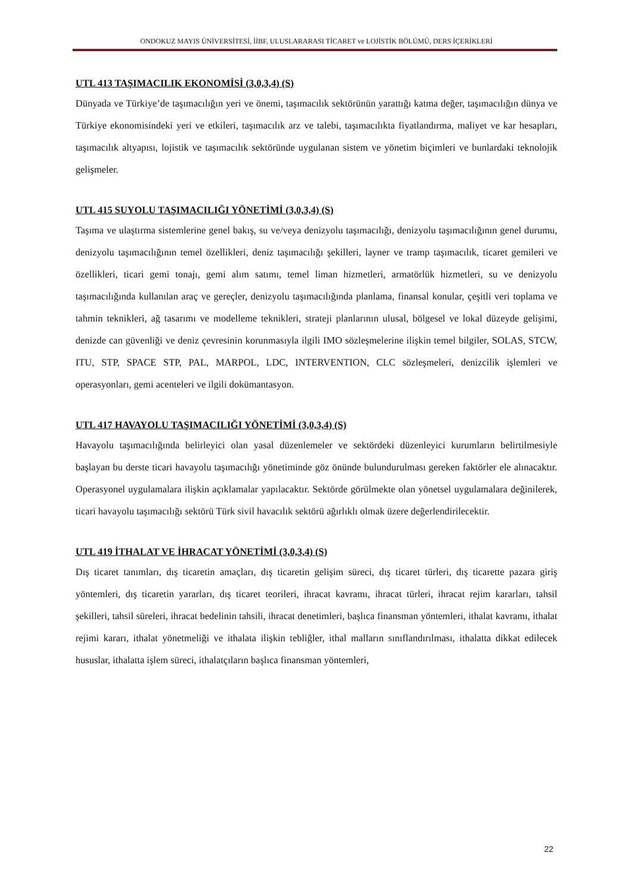ONDOKUZ MAYIS ÜNİVERSİTESİ, İİBF, ULUSLARARASI TİCARET ve LOJİSTİK BÖLÜMÜ, DERS İÇERİKLERİ
UTL 413 TAŞIMACILIK EKONOMİSİ (3,0,3,4) (S)
Dünyada ve Türkiye’de taşımacılığın yeri ve önemi, taşımacılık sektörünün yarattığı katma değer, taşımacılığın dünya ve Türkiye ekonomisindeki yeri ve etkileri, taşımacılık arz ve talebi, taşımacılıkta fiyatlandırma, maliyet ve kar hesapları, taşımacılık altyapısı, lojistik ve taşımacılık sektöründe uygulanan sistem ve yönetim biçimleri ve bunlardaki teknolojik gelişmeler.
UTL 415 SUYOLU TAŞIMACILIĞI YÖNETİMİ (3,0,3,4) (S)
Taşıma ve ulaştırma sistemlerine genel bakış, su ve/veya denizyolu taşımacılığı, denizyolu taşımacılığının genel durumu, denizyolu taşımacılığının temel özellikleri, deniz taşımacılığı şekilleri, layner ve tramp taşımacılık, ticaret gemileri ve özellikleri, ticari gemi tonajı, gemi alım satımı, temel liman hizmetleri, armatörlük hizmetleri, su ve denizyolu taşımacılığında kullanılan araç ve gereçler, denizyolu taşımacılığında planlama, finansal konular, çeşitli veri toplama ve tahmin teknikleri, ağ tasarımı ve modelleme teknikleri, strateji planlarının ulusal, bölgesel ve lokal düzeyde gelişimi, denizde can güvenliği ve deniz çevresinin korunmasıyla ilgili IMO sözleşmelerine ilişkin temel bilgiler, SOLAS, STCW, ITU, STP, SPACE STP, PAL, MARPOL, LDC, INTERVENTION, CLC sözleşmeleri, denizcilik işlemleri ve operasyonları, gemi acenteleri ve ilgili dokümantasyon.
UTL 417 HAVAYOLU TAŞIMACILIĞI YÖNETİMİ (3,0,3,4) (S)
Havayolu taşımacılığında belirleyici olan yasal düzenlemeler ve sektördeki düzenleyici kurumların belirtilmesiyle başlayan bu derste ticari havayolu taşımacılığı yönetiminde göz önünde bulundurulması gereken faktörler ele alınacaktır. Operasyonel uygulamalara ilişkin açıklamalar yapılacaktır. Sektörde görülmekte olan yönetsel uygulamalara değinilerek, ticari havayolu taşımacılığı sektörü Türk sivil havacılık sektörü ağırlıklı olmak üzere değerlendirilecektir.
UTL 419 İTHALAT VE İHRACAT YÖNETİMİ (3,0,3,4) (S)
Dış ticaret tanımları, dış ticaretin amaçları, dış ticaretin gelişim süreci, dış ticaret türleri, dış ticarette pazara giriş yöntemleri, dış ticaretin yararları, dış ticaret teorileri, ihracat kavramı, ihracat türleri, ihracat rejim kararları, tahsil şekilleri, tahsil süreleri, ihracat bedelinin tahsili, ihracat denetimleri, başlıca finansman yöntemleri, ithalat kavramı, ithalat rejimi kararı, ithalat yönetmeliği ve ithalata ilişkin tebliğler, ithal malların sınıflandırılması, ithalatta dikkat edilecek hususlar, ithalatta işlem süreci, ithalatçıların başlıca finansman yöntemleri,
22